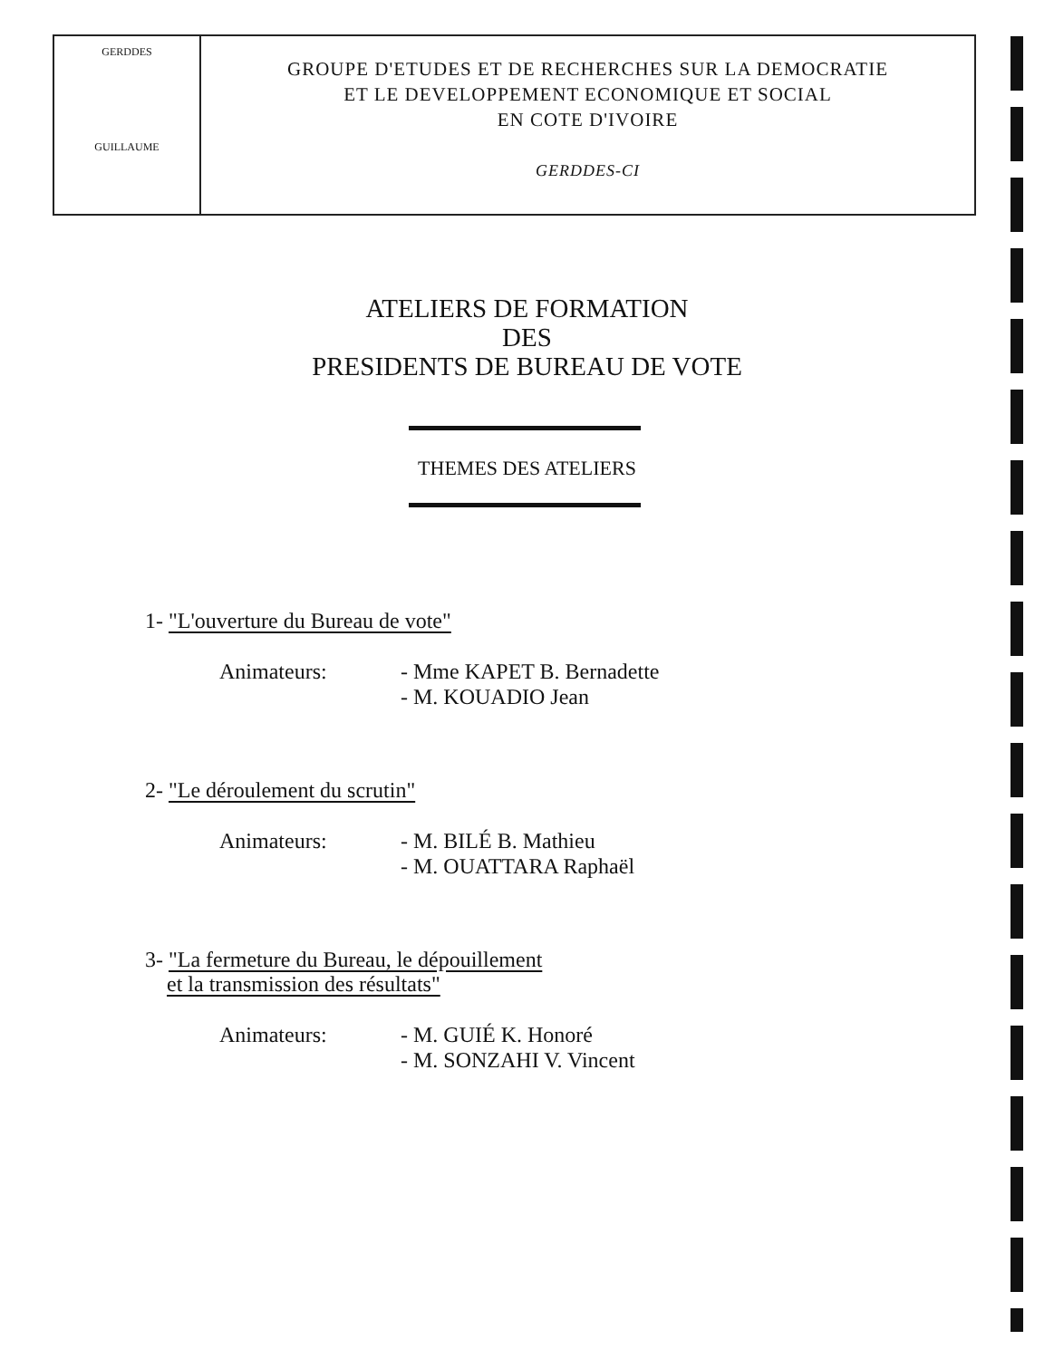GERDDES
GUILLAUME
GROUPE D'ETUDES ET DE RECHERCHES SUR LA DEMOCRATIE
ET LE DEVELOPPEMENT ECONOMIQUE ET SOCIAL
EN COTE D'IVOIRE
GERDDES-CI
ATELIERS DE FORMATION
DES
PRESIDENTS DE BUREAU DE VOTE
THEMES DES ATELIERS
1- "L'ouverture du Bureau de vote"
Animateurs: - Mme KAPET B. Bernadette
- M. KOUADIO Jean
2- "Le déroulement du scrutin"
Animateurs: - M. BILÉ B. Mathieu
- M. OUATTARA Raphaël
3- "La fermeture du Bureau, le dépouillement
et la transmission des résultats"
Animateurs: - M. GUIÉ K. Honoré
- M. SONZAHI V. Vincent